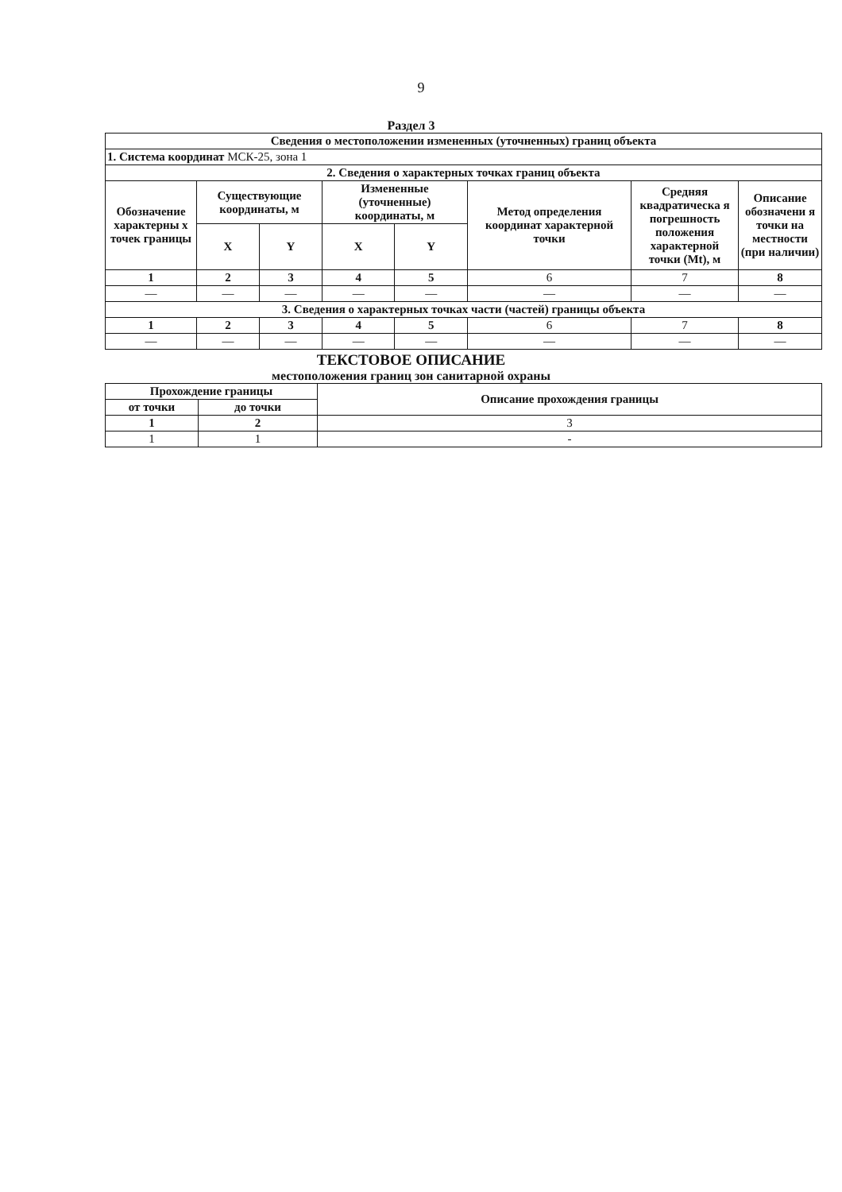9
Раздел 3
| Сведения о местоположении измененных (уточненных) границ объекта | | | | | | | |
| --- | --- | --- | --- | --- | --- | --- | --- |
| 1. Система координат МСК-25, зона 1 | | | | | | | |
| 2. Сведения о характерных точках границ объекта | | | | | | | |
| Обозначение характерны х точек границы | Существующие координаты, м | | Измененные (уточненные) координаты, м | | Метод определения координат характерной точки | Средняя квадратическа я погрешность положения характерной точки (Mt), м | Описание обозначени я точки на местности (при наличии) |
| | X | Y | X | Y | | | |
| 1 | 2 | 3 | 4 | 5 | 6 | 7 | 8 |
| — | — | — | — | — | — | — | — |
| 3. Сведения о характерных точках части (частей) границы объекта | | | | | | | |
| 1 | 2 | 3 | 4 | 5 | 6 | 7 | 8 |
| — | — | — | — | — | — | — | — |
ТЕКСТОВОЕ ОПИСАНИЕ
местоположения границ зон санитарной охраны
| Прохождение границы | | Описание прохождения границы |
| --- | --- | --- |
| от точки | до точки | |
| 1 | 2 | 3 |
| 1 | 1 | - |